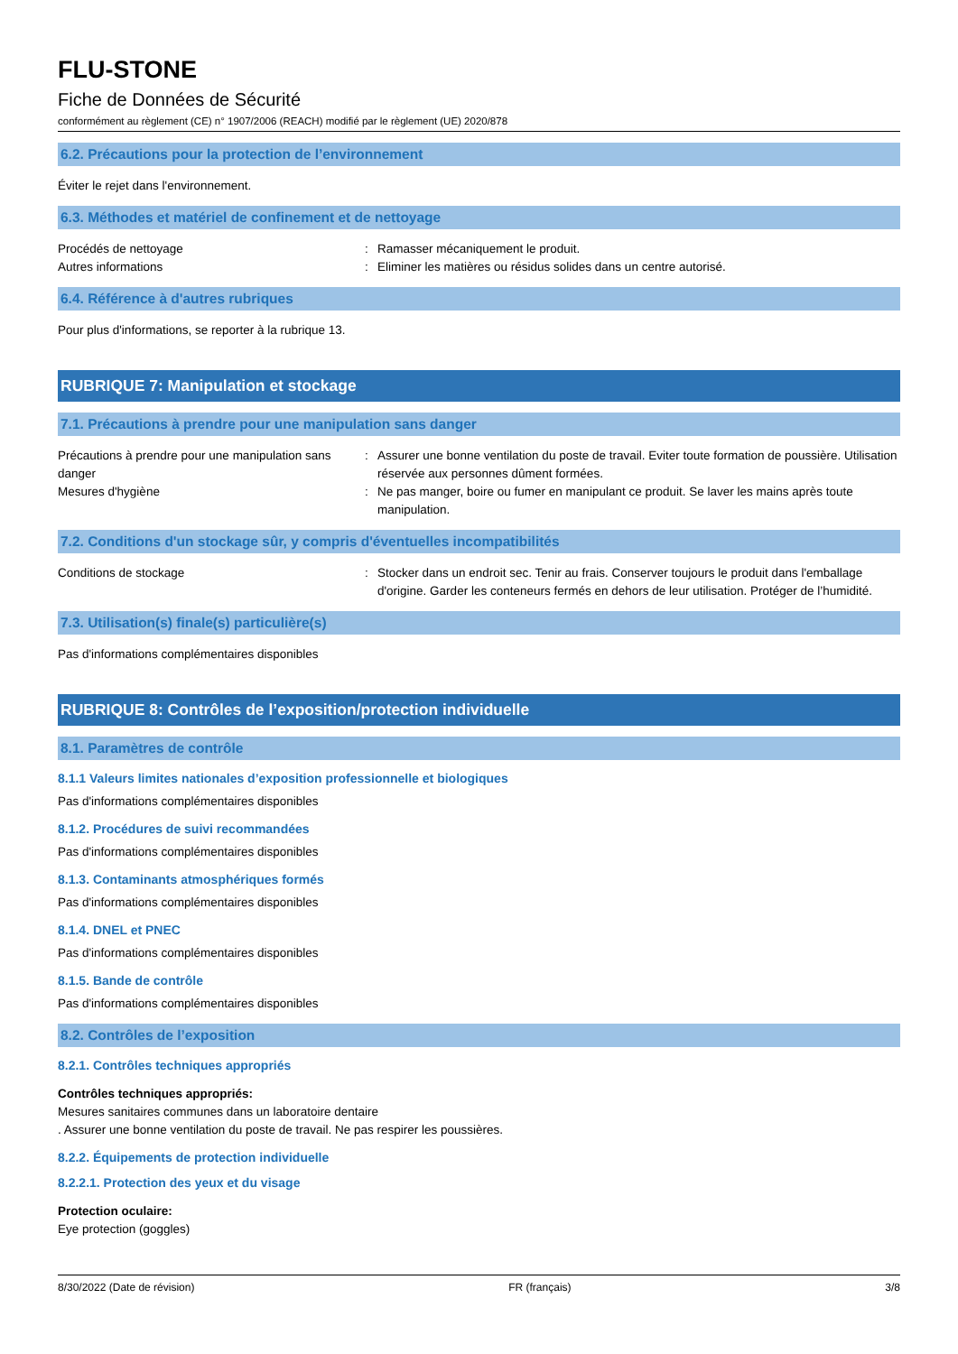FLU-STONE
Fiche de Données de Sécurité
conformément au règlement (CE) n° 1907/2006 (REACH) modifié par le règlement (UE) 2020/878
6.2. Précautions pour la protection de l’environnement
Éviter le rejet dans l'environnement.
6.3. Méthodes et matériel de confinement et de nettoyage
Procédés de nettoyage : Ramasser mécaniquement le produit.
Autres informations : Eliminer les matières ou résidus solides dans un centre autorisé.
6.4. Référence à d'autres rubriques
Pour plus d'informations, se reporter à la rubrique 13.
RUBRIQUE 7: Manipulation et stockage
7.1. Précautions à prendre pour une manipulation sans danger
Précautions à prendre pour une manipulation sans danger
: Assurer une bonne ventilation du poste de travail. Eviter toute formation de poussière. Utilisation réservée aux personnes dûment formées.
Mesures d'hygiène : Ne pas manger, boire ou fumer en manipulant ce produit. Se laver les mains après toute manipulation.
7.2. Conditions d'un stockage sûr, y compris d'éventuelles incompatibilités
Conditions de stockage : Stocker dans un endroit sec. Tenir au frais. Conserver toujours le produit dans l'emballage d'origine. Garder les conteneurs fermés en dehors de leur utilisation. Protéger de l’humidité.
7.3. Utilisation(s) finale(s) particulière(s)
Pas d'informations complémentaires disponibles
RUBRIQUE 8: Contrôles de l’exposition/protection individuelle
8.1. Paramètres de contrôle
8.1.1 Valeurs limites nationales d’exposition professionnelle et biologiques
Pas d'informations complémentaires disponibles
8.1.2. Procédures de suivi recommandées
Pas d'informations complémentaires disponibles
8.1.3. Contaminants atmosphériques formés
Pas d'informations complémentaires disponibles
8.1.4. DNEL et PNEC
Pas d'informations complémentaires disponibles
8.1.5. Bande de contrôle
Pas d'informations complémentaires disponibles
8.2. Contrôles de l’exposition
8.2.1. Contrôles techniques appropriés
Contrôles techniques appropriés:
Mesures sanitaires communes dans un laboratoire dentaire
. Assurer une bonne ventilation du poste de travail. Ne pas respirer les poussières.
8.2.2. Équipements de protection individuelle
8.2.2.1. Protection des yeux et du visage
Protection oculaire:
Eye protection (goggles)
8/30/2022 (Date de révision) FR (français) 3/8